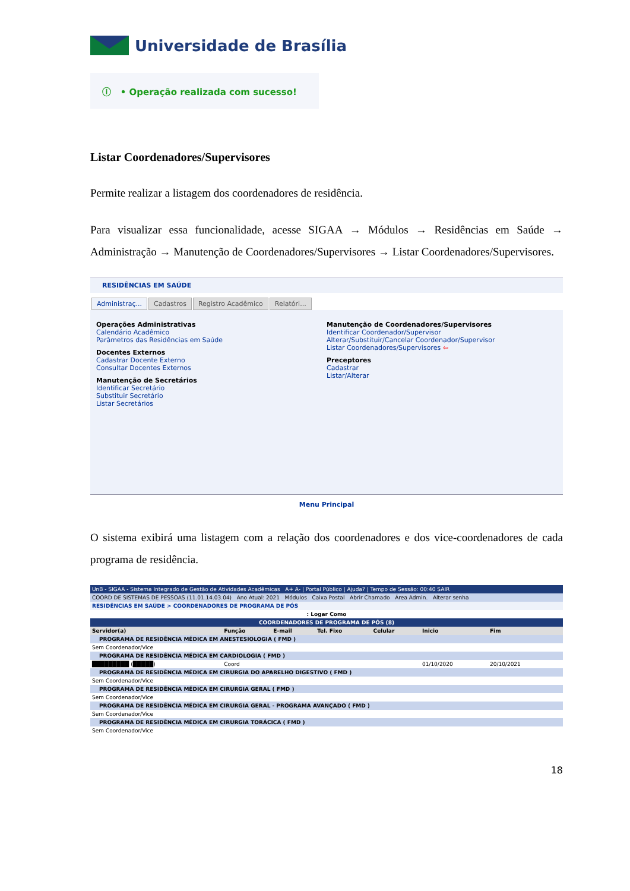Universidade de Brasília
ⓘ • Operação realizada com sucesso!
Listar Coordenadores/Supervisores
Permite realizar a listagem dos coordenadores de residência.
Para visualizar essa funcionalidade, acesse SIGAA → Módulos → Residências em Saúde → Administração → Manutenção de Coordenadores/Supervisores → Listar Coordenadores/Supervisores.
RESIDÊNCIAS EM SAÚDE
Administraç... Cadastros Registro Acadêmico Relatóri...
Operações Administrativas
Calendário Acadêmico
Parâmetros das Residências em Saúde
Docentes Externos
Cadastrar Docente Externo
Consultar Docentes Externos
Manutenção de Secretários
Identificar Secretário
Substituir Secretário
Listar Secretários
Manutenção de Coordenadores/Supervisores
Identificar Coordenador/Supervisor
Alterar/Substituir/Cancelar Coordenador/Supervisor
Listar Coordenadores/Supervisores ⇦
Preceptores
Cadastrar
Listar/Alterar
Menu Principal
O sistema exibirá uma listagem com a relação dos coordenadores e dos vice-coordenadores de cada programa de residência.
| UnB - SIGAA - Sistema Integrado de Gestão de Atividades Acadêmicas A+ A- / Portal Público / Ajuda? / Tempo de Sessão: 00:40 SAIR | | | | | | | |
| COORD DE SISTEMAS DE PESSOAS (11.01.14.03.04) Ano Atual: 2021 Módulos Caixa Postal Abrir Chamado Área Admin. Alterar senha | | | | | | | |
| RESIDÊNCIAS EM SAÚDE > COORDENADORES DE PROGRAMA DE PÓS | | | | | | | |
| : Logar Como | | | | | | | |
| COORDENADORES DE PROGRAMA DE PÓS (8) | | | | | | | |
| Servidor(a) | Função | E-mail | Tel. Fixo | Celular | Inicio | Fim | |
| PROGRAMA DE RESIDÊNCIA MÉDICA EM ANESTESIOLOGIA ( FMD ) | | | | | | | |
| Sem Coordenador/Vice | | | | | | | |
| PROGRAMA DE RESIDÊNCIA MÉDICA EM CARDIOLOGIA ( FMD ) | | | | | | | |
| █████████ (█████) | Coord | | | | 01/10/2020 | 20/10/2021 | |
| PROGRAMA DE RESIDÊNCIA MÉDICA EM CIRURGIA DO APARELHO DIGESTIVO ( FMD ) | | | | | | | |
| Sem Coordenador/Vice | | | | | | | |
| PROGRAMA DE RESIDÊNCIA MÉDICA EM CIRURGIA GERAL ( FMD ) | | | | | | | |
| Sem Coordenador/Vice | | | | | | | |
| PROGRAMA DE RESIDÊNCIA MÉDICA EM CIRURGIA GERAL - PROGRAMA AVANÇADO ( FMD ) | | | | | | | |
| Sem Coordenador/Vice | | | | | | | |
| PROGRAMA DE RESIDÊNCIA MÉDICA EM CIRURGIA TORÁCICA ( FMD ) | | | | | | | |
| Sem Coordenador/Vice | | | | | | | |
18